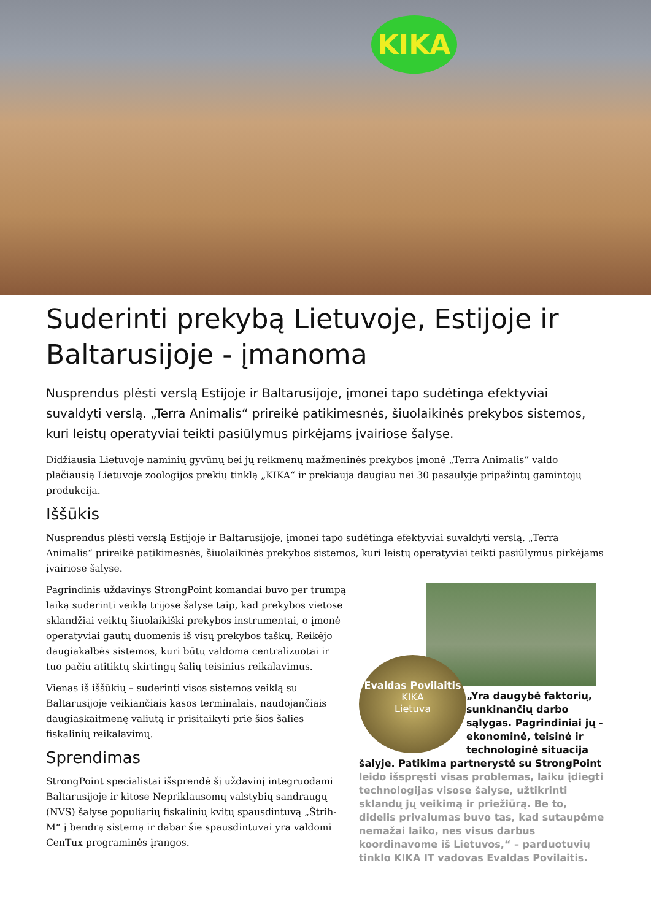KIKA
Suderinti prekybą Lietuvoje, Estijoje ir Baltarusijoje - įmanoma
Nusprendus plėsti verslą Estijoje ir Baltarusijoje, įmonei tapo sudėtinga efektyviai suvaldyti verslą. „Terra Animalis“ prireikė patikimesnės, šiuolaikinės prekybos sistemos, kuri leistų operatyviai teikti pasiūlymus pirkėjams įvairiose šalyse.
Didžiausia Lietuvoje naminių gyvūnų bei jų reikmenų mažmeninės prekybos įmonė „Terra Animalis“ valdo plačiausią Lietuvoje zoologijos prekių tinklą „KIKA“ ir prekiauja daugiau nei 30 pasaulyje pripažintų gamintojų produkcija.
Iššūkis
Nusprendus plėsti verslą Estijoje ir Baltarusijoje, įmonei tapo sudėtinga efektyviai suvaldyti verslą. „Terra Animalis“ prireikė patikimesnės, šiuolaikinės prekybos sistemos, kuri leistų operatyviai teikti pasiūlymus pirkėjams įvairiose šalyse.
Pagrindinis uždavinys StrongPoint komandai buvo per trumpą laiką suderinti veiklą trijose šalyse taip, kad prekybos vietose sklandžiai veiktų šiuolaikiški prekybos instrumentai, o įmonė operatyviai gautų duomenis iš visų prekybos taškų. Reikėjo daugiakalbės sistemos, kuri būtų valdoma centralizuotai ir tuo pačiu atitiktų skirtingų šalių teisinius reikalavimus.
Vienas iš iššūkių – suderinti visos sistemos veiklą su Baltarusijoje veikiančiais kasos terminalais, naudojančiais daugiaskaitmenę valiutą ir prisitaikyti prie šios šalies fiskalinių reikalavimų.
Sprendimas
StrongPoint specialistai išsprendė šį uždavinį integruodami Baltarusijoje ir kitose Nepriklausomų valstybių sandraugų (NVS) šalyse populiarių fiskalinių kvitų spausdintuvą „Štrih-M“ į bendrą sistemą ir dabar šie spausdintuvai yra valdomi CenTux programinės įrangos.
Evaldas Povilaitis
KIKA
Lietuva
„Yra daugybė faktorių, sunkinančių darbo sąlygas. Pagrindiniai jų - ekonominė, teisinė ir technologinė situacija šalyje. Patikima partnerystė su StrongPoint
leido išspręsti visas problemas, laiku įdiegti technologijas visose šalyse, užtikrinti sklandų jų veikimą ir priežiūrą. Be to, didelis privalumas buvo tas, kad sutaupėme nemažai laiko, nes visus darbus koordinavome iš Lietuvos,“ – parduotuvių tinklo KIKA IT vadovas Evaldas Povilaitis.